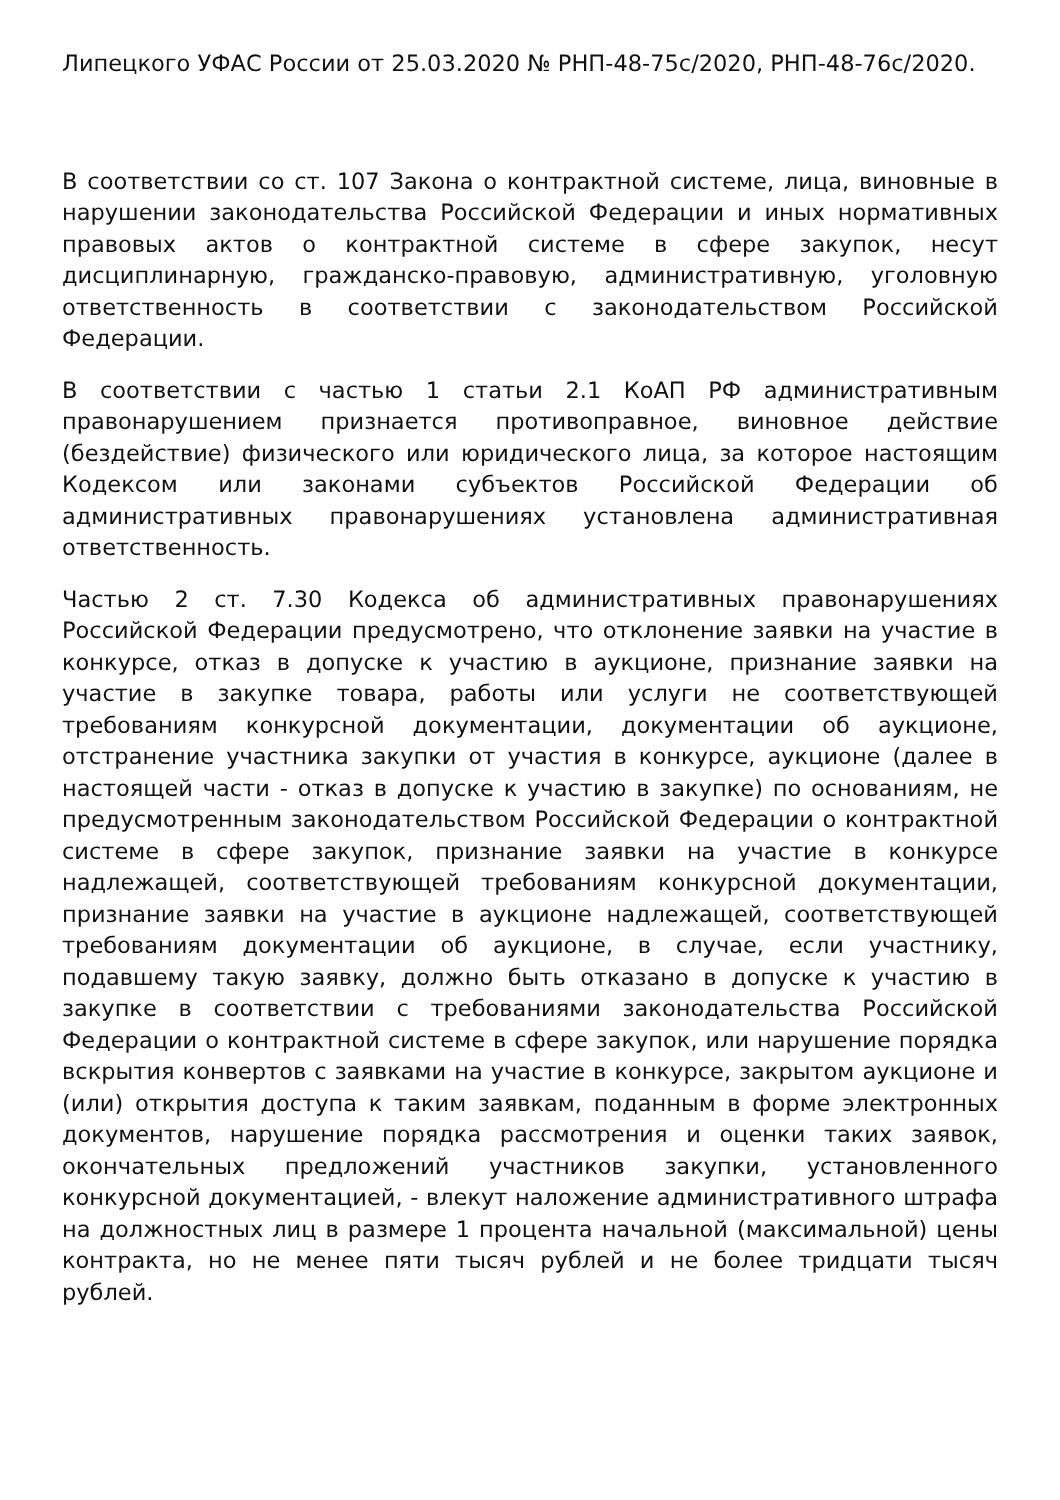Липецкого УФАС России от 25.03.2020 № РНП-48-75с/2020, РНП-48-76с/2020.
В соответствии со ст. 107 Закона о контрактной системе, лица, виновные в нарушении законодательства Российской Федерации и иных нормативных правовых актов о контрактной системе в сфере закупок, несут дисциплинарную, гражданско-правовую, административную, уголовную ответственность в соответствии с законодательством Российской Федерации.
В соответствии с частью 1 статьи 2.1 КоАП РФ административным правонарушением признается противоправное, виновное действие (бездействие) физического или юридического лица, за которое настоящим Кодексом или законами субъектов Российской Федерации об административных правонарушениях установлена административная ответственность.
Частью 2 ст. 7.30 Кодекса об административных правонарушениях Российской Федерации предусмотрено, что отклонение заявки на участие в конкурсе, отказ в допуске к участию в аукционе, признание заявки на участие в закупке товара, работы или услуги не соответствующей требованиям конкурсной документации, документации об аукционе, отстранение участника закупки от участия в конкурсе, аукционе (далее в настоящей части - отказ в допуске к участию в закупке) по основаниям, не предусмотренным законодательством Российской Федерации о контрактной системе в сфере закупок, признание заявки на участие в конкурсе надлежащей, соответствующей требованиям конкурсной документации, признание заявки на участие в аукционе надлежащей, соответствующей требованиям документации об аукционе, в случае, если участнику, подавшему такую заявку, должно быть отказано в допуске к участию в закупке в соответствии с требованиями законодательства Российской Федерации о контрактной системе в сфере закупок, или нарушение порядка вскрытия конвертов с заявками на участие в конкурсе, закрытом аукционе и (или) открытия доступа к таким заявкам, поданным в форме электронных документов, нарушение порядка рассмотрения и оценки таких заявок, окончательных предложений участников закупки, установленного конкурсной документацией, - влекут наложение административного штрафа на должностных лиц в размере 1 процента начальной (максимальной) цены контракта, но не менее пяти тысяч рублей и не более тридцати тысяч рублей.